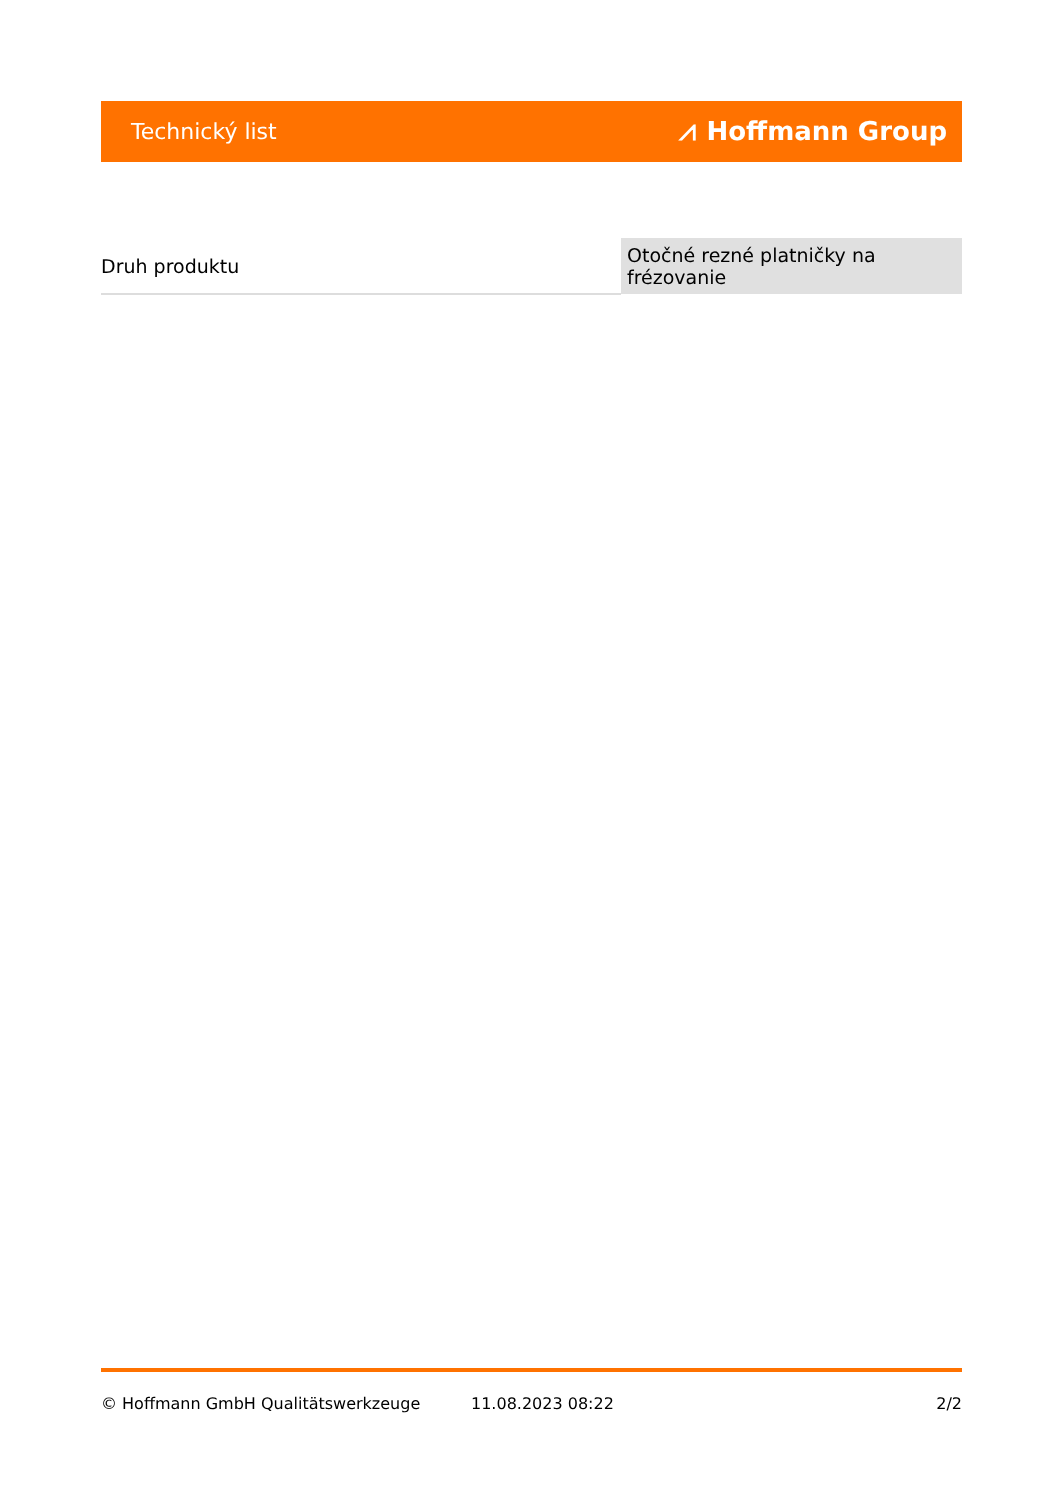Technický list ⩘ Hoffmann Group
| Druh produktu | Otočné rezné platničky na frézovanie |
© Hoffmann GmbH Qualitätswerkzeuge 11.08.2023 08:22 2/2